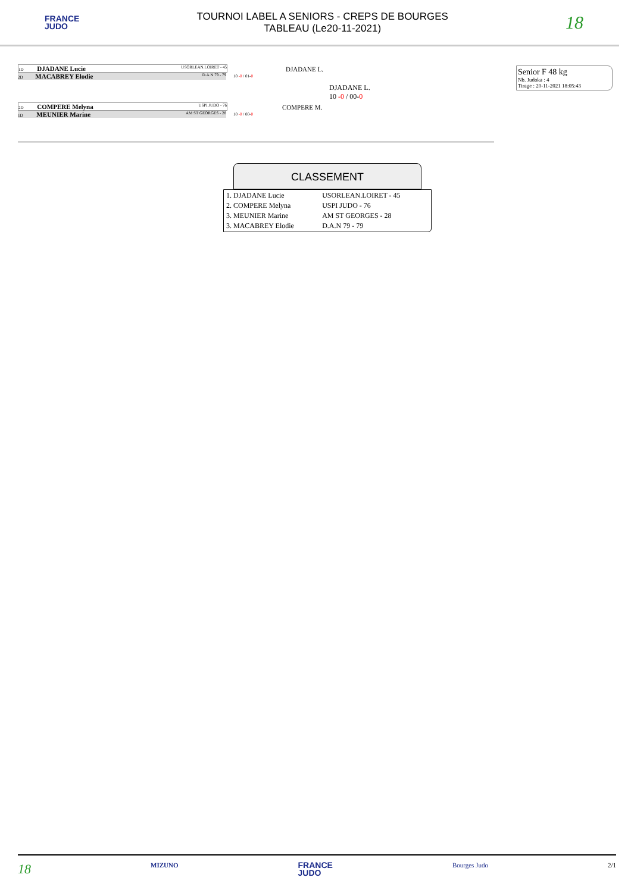FRANCE
JUDO
TOURNOI LABEL A SENIORS - CREPS DE BOURGES
TABLEAU (Le20-11-2021)
18
1D DJADANE Lucie USORLEAN.LOIRET - 45
2D MACABREY Elodie D.A.N 79 - 79
DJADANE L.
10 -0 / 01-0
DJADANE L.
10 -0 / 00-0
2D COMPERE Melyna USPI JUDO - 76
1D MEUNIER Marine AM ST GEORGES - 28
COMPERE M.
10 -0 / 00-0
Senior F 48 kg
Nb. Judoka : 4
Tirage : 20-11-2021 18:05:43
CLASSEMENT
| 1. DJADANE Lucie | USORLEAN.LOIRET - 45 |
| 2. COMPERE Melyna | USPI JUDO - 76 |
| 3. MEUNIER Marine | AM ST GEORGES - 28 |
| 3. MACABREY Elodie | D.A.N 79 - 79 |
18 MIZUNO FRANCE
JUDO Bourges Judo 2/1